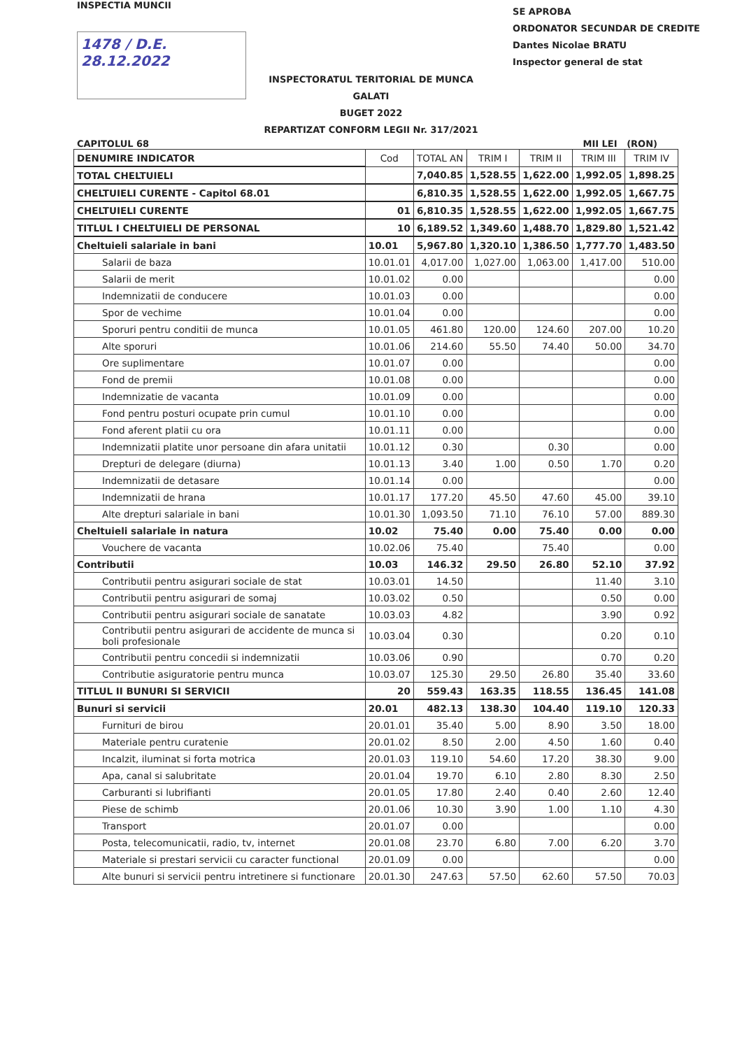INSPECTIA MUNCII
1478 / D.E.
28.12.2022
SE APROBA
ORDONATOR SECUNDAR DE CREDITE
Dantes Nicolae BRATU
Inspector general de stat
INSPECTORATUL TERITORIAL DE MUNCA
GALATI
BUGET 2022
REPARTIZAT CONFORM LEGII Nr. 317/2021
CAPITOLUL 68 MII LEI (RON)
| DENUMIRE INDICATOR | Cod | TOTAL AN | TRIM I | TRIM II | TRIM III | TRIM IV |
| TOTAL CHELTUIELI | | 7,040.85 | 1,528.55 | 1,622.00 | 1,992.05 | 1,898.25 |
| CHELTUIELI CURENTE - Capitol 68.01 | | 6,810.35 | 1,528.55 | 1,622.00 | 1,992.05 | 1,667.75 |
| CHELTUIELI CURENTE | 01 | 6,810.35 | 1,528.55 | 1,622.00 | 1,992.05 | 1,667.75 |
| TITLUL I CHELTUIELI DE PERSONAL | 10 | 6,189.52 | 1,349.60 | 1,488.70 | 1,829.80 | 1,521.42 |
| Cheltuieli salariale in bani | 10.01 | 5,967.80 | 1,320.10 | 1,386.50 | 1,777.70 | 1,483.50 |
| Salarii de baza | 10.01.01 | 4,017.00 | 1,027.00 | 1,063.00 | 1,417.00 | 510.00 |
| Salarii de merit | 10.01.02 | 0.00 | | | | 0.00 |
| Indemnizatii de conducere | 10.01.03 | 0.00 | | | | 0.00 |
| Spor de vechime | 10.01.04 | 0.00 | | | | 0.00 |
| Sporuri pentru conditii de munca | 10.01.05 | 461.80 | 120.00 | 124.60 | 207.00 | 10.20 |
| Alte sporuri | 10.01.06 | 214.60 | 55.50 | 74.40 | 50.00 | 34.70 |
| Ore suplimentare | 10.01.07 | 0.00 | | | | 0.00 |
| Fond de premii | 10.01.08 | 0.00 | | | | 0.00 |
| Indemnizatie de vacanta | 10.01.09 | 0.00 | | | | 0.00 |
| Fond pentru posturi ocupate prin cumul | 10.01.10 | 0.00 | | | | 0.00 |
| Fond aferent platii cu ora | 10.01.11 | 0.00 | | | | 0.00 |
| Indemnizatii platite unor persoane din afara unitatii | 10.01.12 | 0.30 | | 0.30 | | 0.00 |
| Drepturi de delegare (diurna) | 10.01.13 | 3.40 | 1.00 | 0.50 | 1.70 | 0.20 |
| Indemnizatii de detasare | 10.01.14 | 0.00 | | | | 0.00 |
| Indemnizatii de hrana | 10.01.17 | 177.20 | 45.50 | 47.60 | 45.00 | 39.10 |
| Alte drepturi salariale in bani | 10.01.30 | 1,093.50 | 71.10 | 76.10 | 57.00 | 889.30 |
| Cheltuieli salariale in natura | 10.02 | 75.40 | 0.00 | 75.40 | 0.00 | 0.00 |
| Vouchere de vacanta | 10.02.06 | 75.40 | | 75.40 | | 0.00 |
| Contributii | 10.03 | 146.32 | 29.50 | 26.80 | 52.10 | 37.92 |
| Contributii pentru asigurari sociale de stat | 10.03.01 | 14.50 | | | 11.40 | 3.10 |
| Contributii pentru asigurari de somaj | 10.03.02 | 0.50 | | | 0.50 | 0.00 |
| Contributii pentru asigurari sociale de sanatate | 10.03.03 | 4.82 | | | 3.90 | 0.92 |
| Contributii pentru asigurari de accidente de munca si boli profesionale | 10.03.04 | 0.30 | | | 0.20 | 0.10 |
| Contributii pentru concedii si indemnizatii | 10.03.06 | 0.90 | | | 0.70 | 0.20 |
| Contributie asiguratorie pentru munca | 10.03.07 | 125.30 | 29.50 | 26.80 | 35.40 | 33.60 |
| TITLUL II BUNURI SI SERVICII | 20 | 559.43 | 163.35 | 118.55 | 136.45 | 141.08 |
| Bunuri si servicii | 20.01 | 482.13 | 138.30 | 104.40 | 119.10 | 120.33 |
| Furnituri de birou | 20.01.01 | 35.40 | 5.00 | 8.90 | 3.50 | 18.00 |
| Materiale pentru curatenie | 20.01.02 | 8.50 | 2.00 | 4.50 | 1.60 | 0.40 |
| Incalzit, iluminat si forta motrica | 20.01.03 | 119.10 | 54.60 | 17.20 | 38.30 | 9.00 |
| Apa, canal si salubritate | 20.01.04 | 19.70 | 6.10 | 2.80 | 8.30 | 2.50 |
| Carburanti si lubrifianti | 20.01.05 | 17.80 | 2.40 | 0.40 | 2.60 | 12.40 |
| Piese de schimb | 20.01.06 | 10.30 | 3.90 | 1.00 | 1.10 | 4.30 |
| Transport | 20.01.07 | 0.00 | | | | 0.00 |
| Posta, telecomunicatii, radio, tv, internet | 20.01.08 | 23.70 | 6.80 | 7.00 | 6.20 | 3.70 |
| Materiale si prestari servicii cu caracter functional | 20.01.09 | 0.00 | | | | 0.00 |
| Alte bunuri si servicii pentru intretinere si functionare | 20.01.30 | 247.63 | 57.50 | 62.60 | 57.50 | 70.03 |